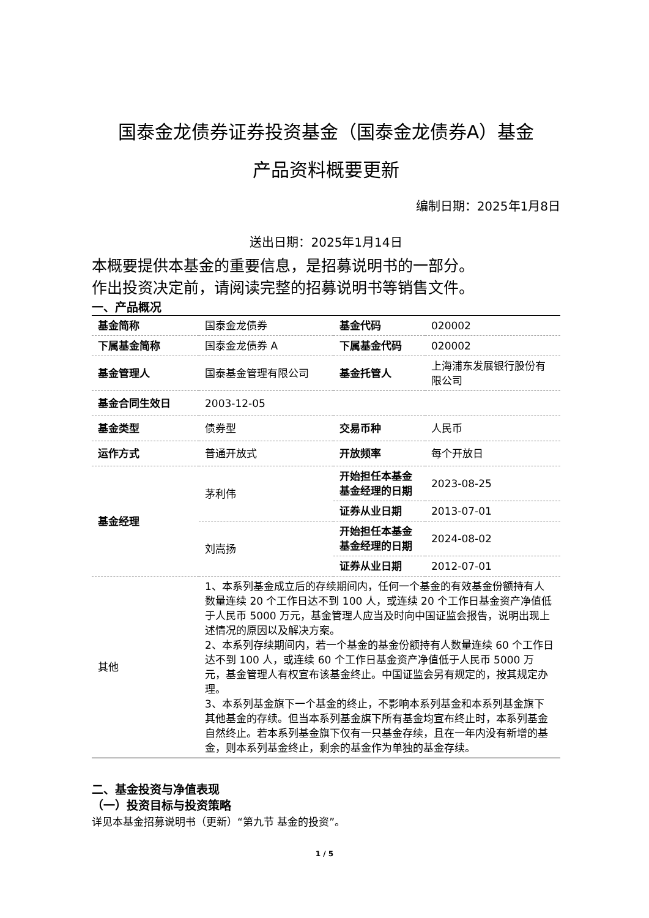国泰金龙债券证券投资基金（国泰金龙债券A）基金
产品资料概要更新
编制日期：2025年1月8日
送出日期：2025年1月14日
本概要提供本基金的重要信息，是招募说明书的一部分。
作出投资决定前，请阅读完整的招募说明书等销售文件。
一、产品概况
| 基金简称 | 国泰金龙债券 | 基金代码 | 020002 |
| 下属基金简称 | 国泰金龙债券 A | 下属基金代码 | 020002 |
| 基金管理人 | 国泰基金管理有限公司 | 基金托管人 | 上海浦东发展银行股份有限公司 |
| 基金合同生效日 | 2003-12-05 | | |
| 基金类型 | 债券型 | 交易币种 | 人民币 |
| 运作方式 | 普通开放式 | 开放频率 | 每个开放日 |
| 基金经理 | 茅利伟 | 开始担任本基金基金经理的日期 | 2023-08-25 |
| | | 证券从业日期 | 2013-07-01 |
| | 刘嵩扬 | 开始担任本基金基金经理的日期 | 2024-08-02 |
| | | 证券从业日期 | 2012-07-01 |
| 其他 | 1、本系列基金成立后的存续期间内，任何一个基金的有效基金份额持有人数量连续 20 个工作日达不到 100 人，或连续 20 个工作日基金资产净值低于人民币 5000 万元，基金管理人应当及时向中国证监会报告，说明出现上述情况的原因以及解决方案。 2、本系列存续期间内，若一个基金的基金份额持有人数量连续 60 个工作日达不到 100 人，或连续 60 个工作日基金资产净值低于人民币 5000 万元，基金管理人有权宣布该基金终止。中国证监会另有规定的，按其规定办理。 3、本系列基金旗下一个基金的终止，不影响本系列基金和本系列基金旗下其他基金的存续。但当本系列基金旗下所有基金均宣布终止时，本系列基金自然终止。若本系列基金旗下仅有一只基金存续，且在一年内没有新增的基金，则本系列基金终止，剩余的基金作为单独的基金存续。 | | |
二、基金投资与净值表现
（一）投资目标与投资策略
详见本基金招募说明书（更新）“第九节 基金的投资”。
1 / 5